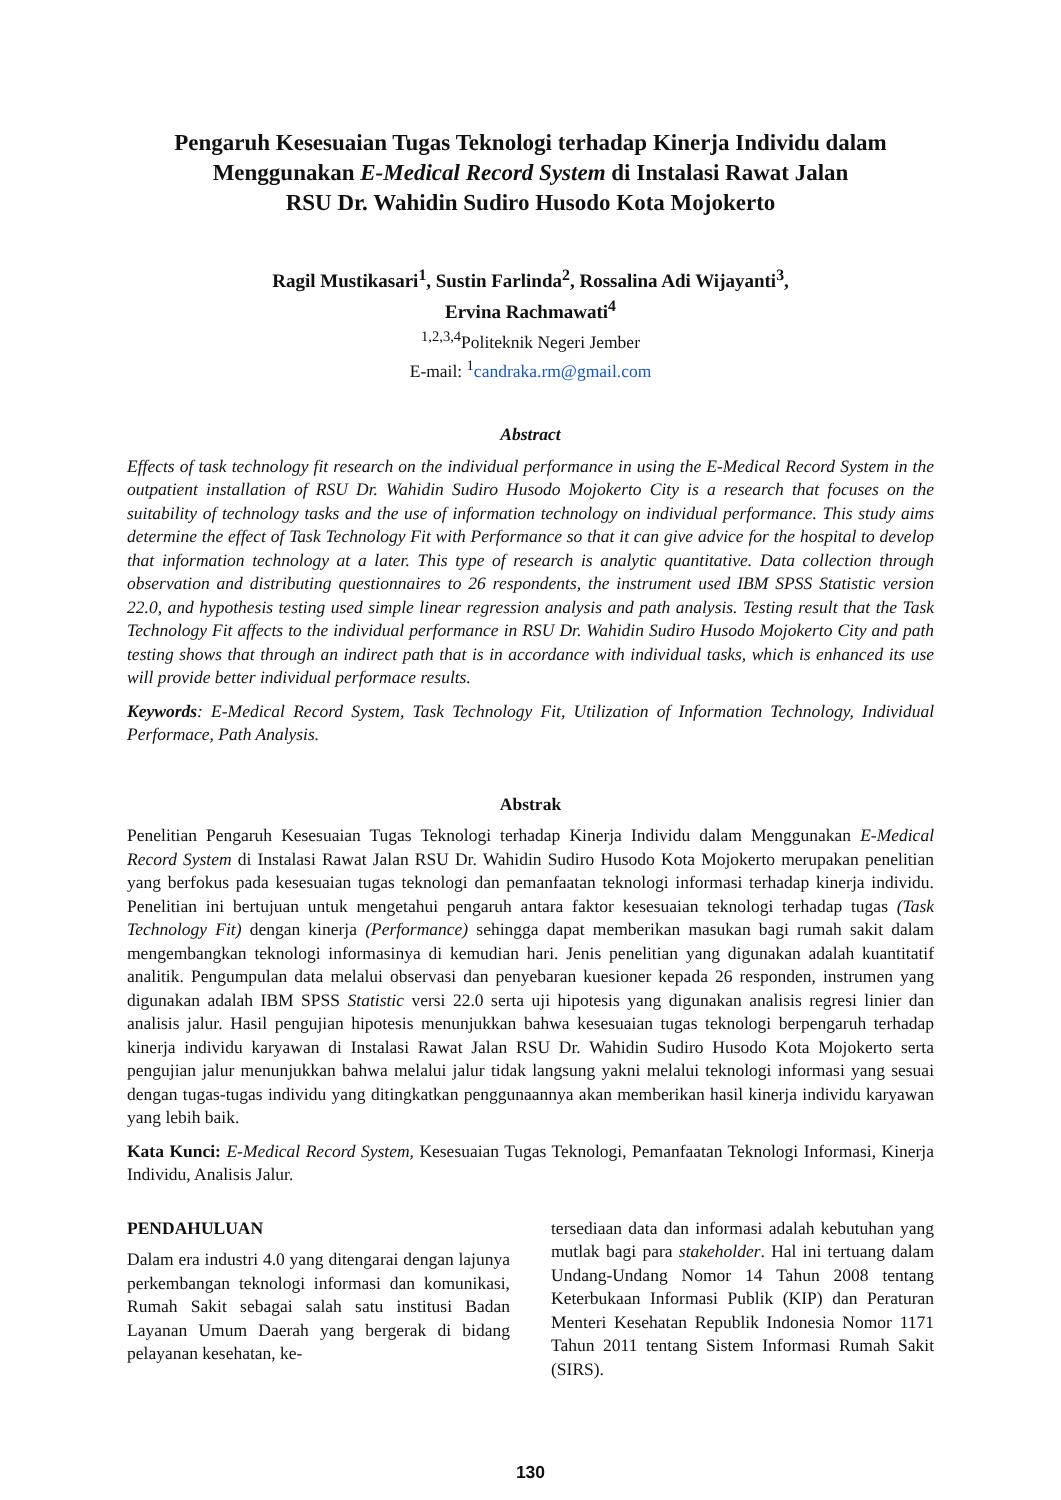Pengaruh Kesesuaian Tugas Teknologi terhadap Kinerja Individu dalam Menggunakan E-Medical Record System di Instalasi Rawat Jalan
RSU Dr. Wahidin Sudiro Husodo Kota Mojokerto
Ragil Mustikasari<sup>1</sup>, Sustin Farlinda<sup>2</sup>, Rossalina Adi Wijayanti<sup>3</sup>,
Ervina Rachmawati<sup>4</sup>
<sup>1,2,3,4</sup>Politeknik Negeri Jember
E-mail: <sup>1</sup>candraka.rm@gmail.com
Abstract
Effects of task technology fit research on the individual performance in using the E-Medical Record System in the outpatient installation of RSU Dr. Wahidin Sudiro Husodo Mojokerto City is a research that focuses on the suitability of technology tasks and the use of information technology on individual performance. This study aims determine the effect of Task Technology Fit with Performance so that it can give advice for the hospital to develop that information technology at a later. This type of research is analytic quantitative. Data collection through observation and distributing questionnaires to 26 respondents, the instrument used IBM SPSS Statistic version 22.0, and hypothesis testing used simple linear regression analysis and path analysis. Testing result that the Task Technology Fit affects to the individual performance in RSU Dr. Wahidin Sudiro Husodo Mojokerto City and path testing shows that through an indirect path that is in accordance with individual tasks, which is enhanced its use will provide better individual performace results.
Keywords: E-Medical Record System, Task Technology Fit, Utilization of Information Technology, Individual Performace, Path Analysis.
Abstrak
Penelitian Pengaruh Kesesuaian Tugas Teknologi terhadap Kinerja Individu dalam Menggunakan E-Medical Record System di Instalasi Rawat Jalan RSU Dr. Wahidin Sudiro Husodo Kota Mojokerto merupakan penelitian yang berfokus pada kesesuaian tugas teknologi dan pemanfaatan teknologi informasi terhadap kinerja individu. Penelitian ini bertujuan untuk mengetahui pengaruh antara faktor kesesuaian teknologi terhadap tugas (Task Technology Fit) dengan kinerja (Performance) sehingga dapat memberikan masukan bagi rumah sakit dalam mengembangkan teknologi informasinya di kemudian hari. Jenis penelitian yang digunakan adalah kuantitatif analitik. Pengumpulan data melalui observasi dan penyebaran kuesioner kepada 26 responden, instrumen yang digunakan adalah IBM SPSS Statistic versi 22.0 serta uji hipotesis yang digunakan analisis regresi linier dan analisis jalur. Hasil pengujian hipotesis menunjukkan bahwa kesesuaian tugas teknologi berpengaruh terhadap kinerja individu karyawan di Instalasi Rawat Jalan RSU Dr. Wahidin Sudiro Husodo Kota Mojokerto serta pengujian jalur menunjukkan bahwa melalui jalur tidak langsung yakni melalui teknologi informasi yang sesuai dengan tugas-tugas individu yang ditingkatkan penggunaannya akan memberikan hasil kinerja individu karyawan yang lebih baik.
Kata Kunci: E-Medical Record System, Kesesuaian Tugas Teknologi, Pemanfaatan Teknologi Informasi, Kinerja Individu, Analisis Jalur.
PENDAHULUAN
Dalam era industri 4.0 yang ditengarai dengan lajunya perkembangan teknologi informasi dan komunikasi, Rumah Sakit sebagai salah satu institusi Badan Layanan Umum Daerah yang bergerak di bidang pelayanan kesehatan, ke-
tersediaan data dan informasi adalah kebutuhan yang mutlak bagi para stakeholder. Hal ini tertuang dalam Undang-Undang Nomor 14 Tahun 2008 tentang Keterbukaan Informasi Publik (KIP) dan Peraturan Menteri Kesehatan Republik Indonesia Nomor 1171 Tahun 2011 tentang Sistem Informasi Rumah Sakit (SIRS).
130